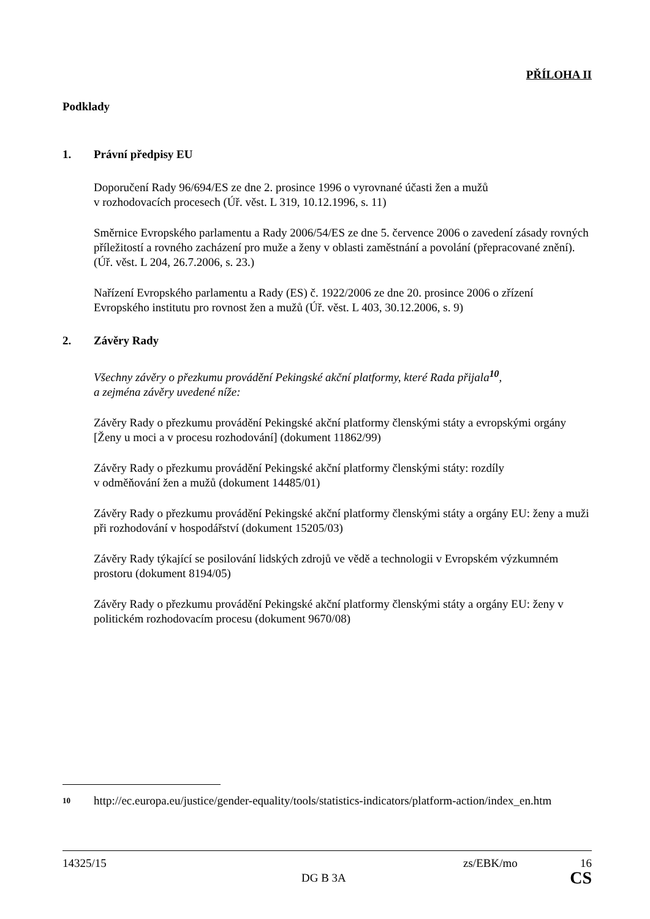PŘÍLOHA II
Podklady
1. Právní předpisy EU
Doporučení Rady 96/694/ES ze dne 2. prosince 1996 o vyrovnané účasti žen a mužů
v rozhodovacích procesech (Úř. věst. L 319, 10.12.1996, s. 11)
Směrnice Evropského parlamentu a Rady 2006/54/ES ze dne 5. července 2006 o zavedení zásady rovných příležitostí a rovného zacházení pro muže a ženy v oblasti zaměstnání a povolání (přepracované znění). (Úř. věst. L 204, 26.7.2006, s. 23.)
Nařízení Evropského parlamentu a Rady (ES) č. 1922/2006 ze dne 20. prosince 2006 o zřízení Evropského institutu pro rovnost žen a mužů (Úř. věst. L 403, 30.12.2006, s. 9)
2. Závěry Rady
Všechny závěry o přezkumu provádění Pekingské akční platformy, které Rada přijala<sup>10</sup>,
a zejména závěry uvedené níže:
Závěry Rady o přezkumu provádění Pekingské akční platformy členskými státy a evropskými orgány [Ženy u moci a v procesu rozhodování] (dokument 11862/99)
Závěry Rady o přezkumu provádění Pekingské akční platformy členskými státy: rozdíly
v odměňování žen a mužů (dokument 14485/01)
Závěry Rady o přezkumu provádění Pekingské akční platformy členskými státy a orgány EU: ženy a muži při rozhodování v hospodářství (dokument 15205/03)
Závěry Rady týkající se posilování lidských zdrojů ve vědě a technologii v Evropském výzkumném prostoru (dokument 8194/05)
Závěry Rady o přezkumu provádění Pekingské akční platformy členskými státy a orgány EU: ženy v politickém rozhodovacím procesu (dokument 9670/08)
10 http://ec.europa.eu/justice/gender-equality/tools/statistics-indicators/platform-action/index_en.htm
14325/15 zs/EBK/mo 16
DG B 3A CS